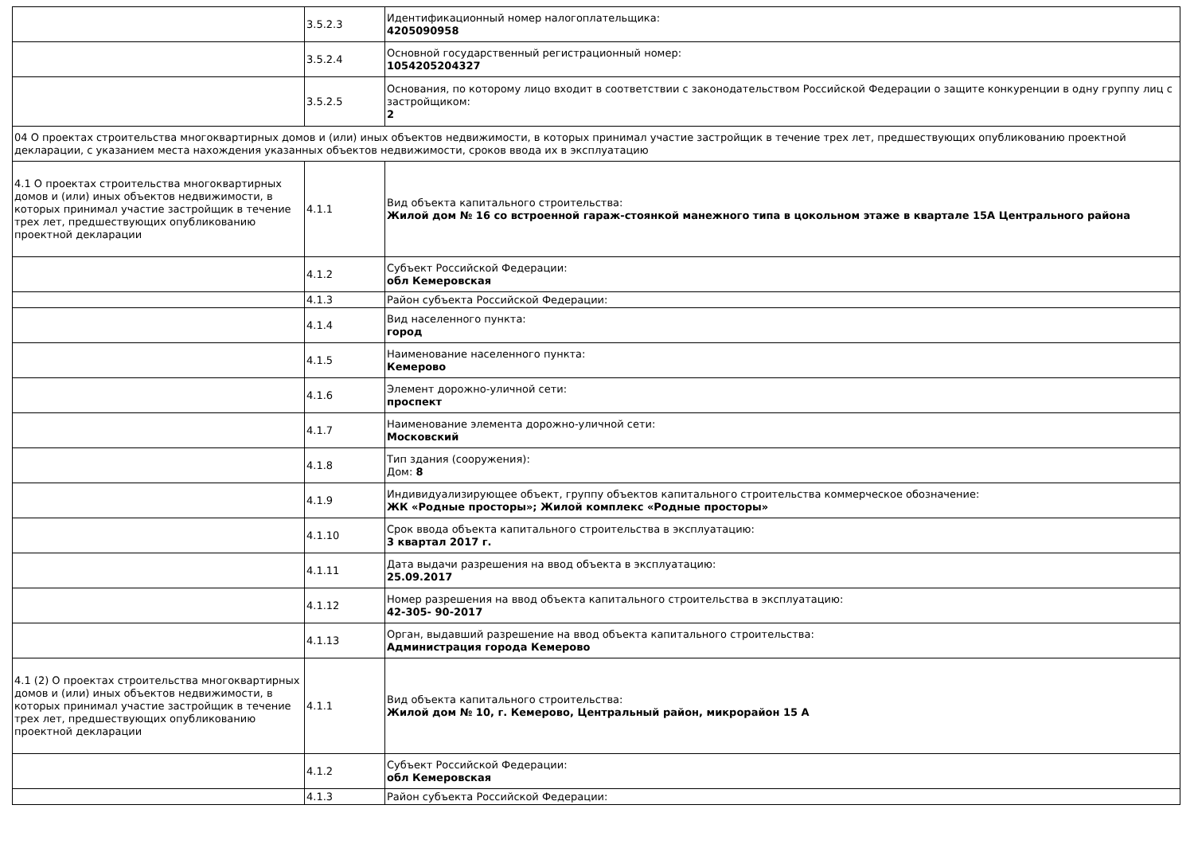| | 3.5.2.3 | Идентификационный номер налогоплательщика: 4205090958 |
| | 3.5.2.4 | Основной государственный регистрационный номер: 1054205204327 |
| | 3.5.2.5 | Основания, по которому лицо входит в соответствии с законодательством Российской Федерации о защите конкуренции в одну группу лиц с застройщиком: 2 |
| 04 О проектах строительства многоквартирных домов и (или) иных объектов недвижимости, в которых принимал участие застройщик в течение трех лет, предшествующих опубликованию проектной декларации, с указанием места нахождения указанных объектов недвижимости, сроков ввода их в эксплуатацию | | |
| 4.1 О проектах строительства многоквартирных домов и (или) иных объектов недвижимости, в которых принимал участие застройщик в течение трех лет, предшествующих опубликованию проектной декларации | 4.1.1 | Вид объекта капитального строительства: Жилой дом № 16 со встроенной гараж-стоянкой манежного типа в цокольном этаже в квартале 15А Центрального района |
| | 4.1.2 | Субъект Российской Федерации: обл Кемеровская |
| | 4.1.3 | Район субъекта Российской Федерации: |
| | 4.1.4 | Вид населенного пункта: город |
| | 4.1.5 | Наименование населенного пункта: Кемерово |
| | 4.1.6 | Элемент дорожно-уличной сети: проспект |
| | 4.1.7 | Наименование элемента дорожно-уличной сети: Московский |
| | 4.1.8 | Тип здания (сооружения): Дом: 8 |
| | 4.1.9 | Индивидуализирующее объект, группу объектов капитального строительства коммерческое обозначение: ЖК «Родные просторы»; Жилой комплекс «Родные просторы» |
| | 4.1.10 | Срок ввода объекта капитального строительства в эксплуатацию: 3 квартал 2017 г. |
| | 4.1.11 | Дата выдачи разрешения на ввод объекта в эксплуатацию: 25.09.2017 |
| | 4.1.12 | Номер разрешения на ввод объекта капитального строительства в эксплуатацию: 42-305- 90-2017 |
| | 4.1.13 | Орган, выдавший разрешение на ввод объекта капитального строительства: Администрация города Кемерово |
| 4.1 (2) О проектах строительства многоквартирных домов и (или) иных объектов недвижимости, в которых принимал участие застройщик в течение трех лет, предшествующих опубликованию проектной декларации | 4.1.1 | Вид объекта капитального строительства: Жилой дом № 10, г. Кемерово, Центральный район, микрорайон 15 А |
| | 4.1.2 | Субъект Российской Федерации: обл Кемеровская |
| | 4.1.3 | Район субъекта Российской Федерации: |